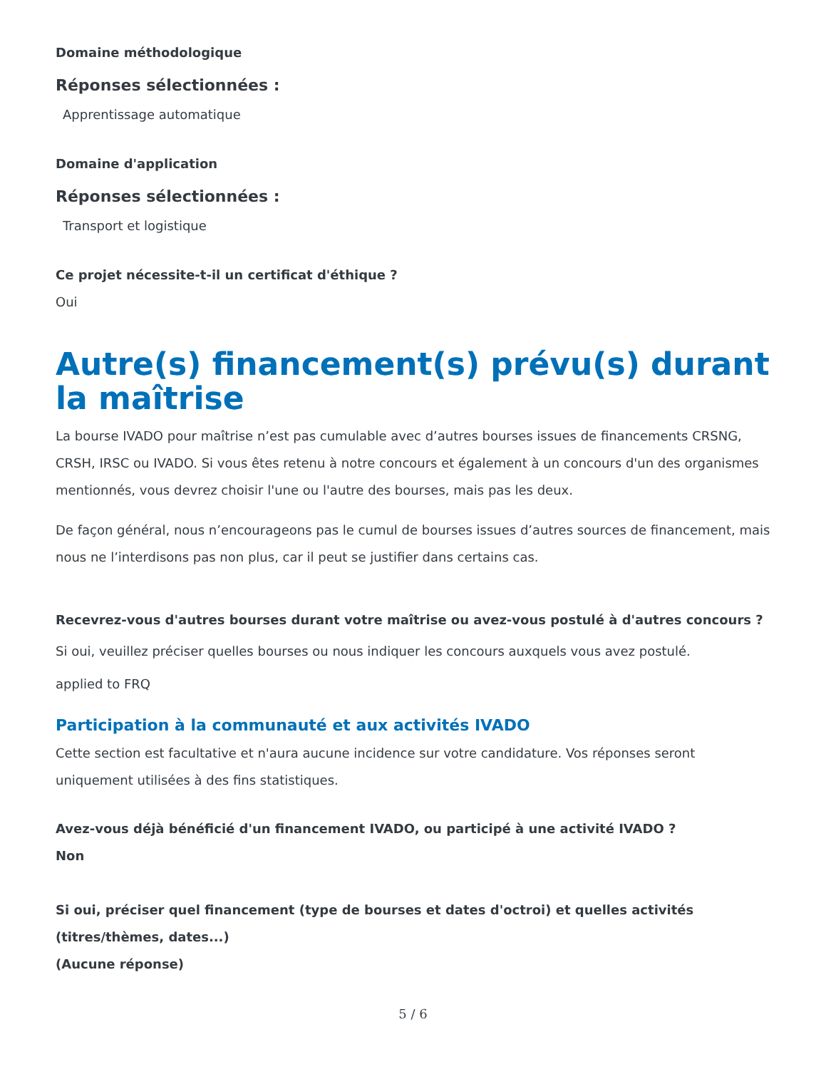Domaine méthodologique
Réponses sélectionnées :
Apprentissage automatique
Domaine d'application
Réponses sélectionnées :
Transport et logistique
Ce projet nécessite-t-il un certificat d'éthique ?
Oui
Autre(s) financement(s) prévu(s) durant la maîtrise
La bourse IVADO pour maîtrise n’est pas cumulable avec d’autres bourses issues de financements CRSNG, CRSH, IRSC ou IVADO. Si vous êtes retenu à notre concours et également à un concours d'un des organismes mentionnés, vous devrez choisir l'une ou l'autre des bourses, mais pas les deux.
De façon général, nous n’encourageons pas le cumul de bourses issues d’autres sources de financement, mais nous ne l’interdisons pas non plus, car il peut se justifier dans certains cas.
Recevrez-vous d'autres bourses durant votre maîtrise ou avez-vous postulé à d'autres concours ?
Si oui, veuillez préciser quelles bourses ou nous indiquer les concours auxquels vous avez postulé.
applied to FRQ
Participation à la communauté et aux activités IVADO
Cette section est facultative et n'aura aucune incidence sur votre candidature. Vos réponses seront uniquement utilisées à des fins statistiques.
Avez-vous déjà bénéficié d'un financement IVADO, ou participé à une activité IVADO ?
Non
Si oui, préciser quel financement (type de bourses et dates d'octroi) et quelles activités (titres/thèmes, dates...)
(Aucune réponse)
5 / 6